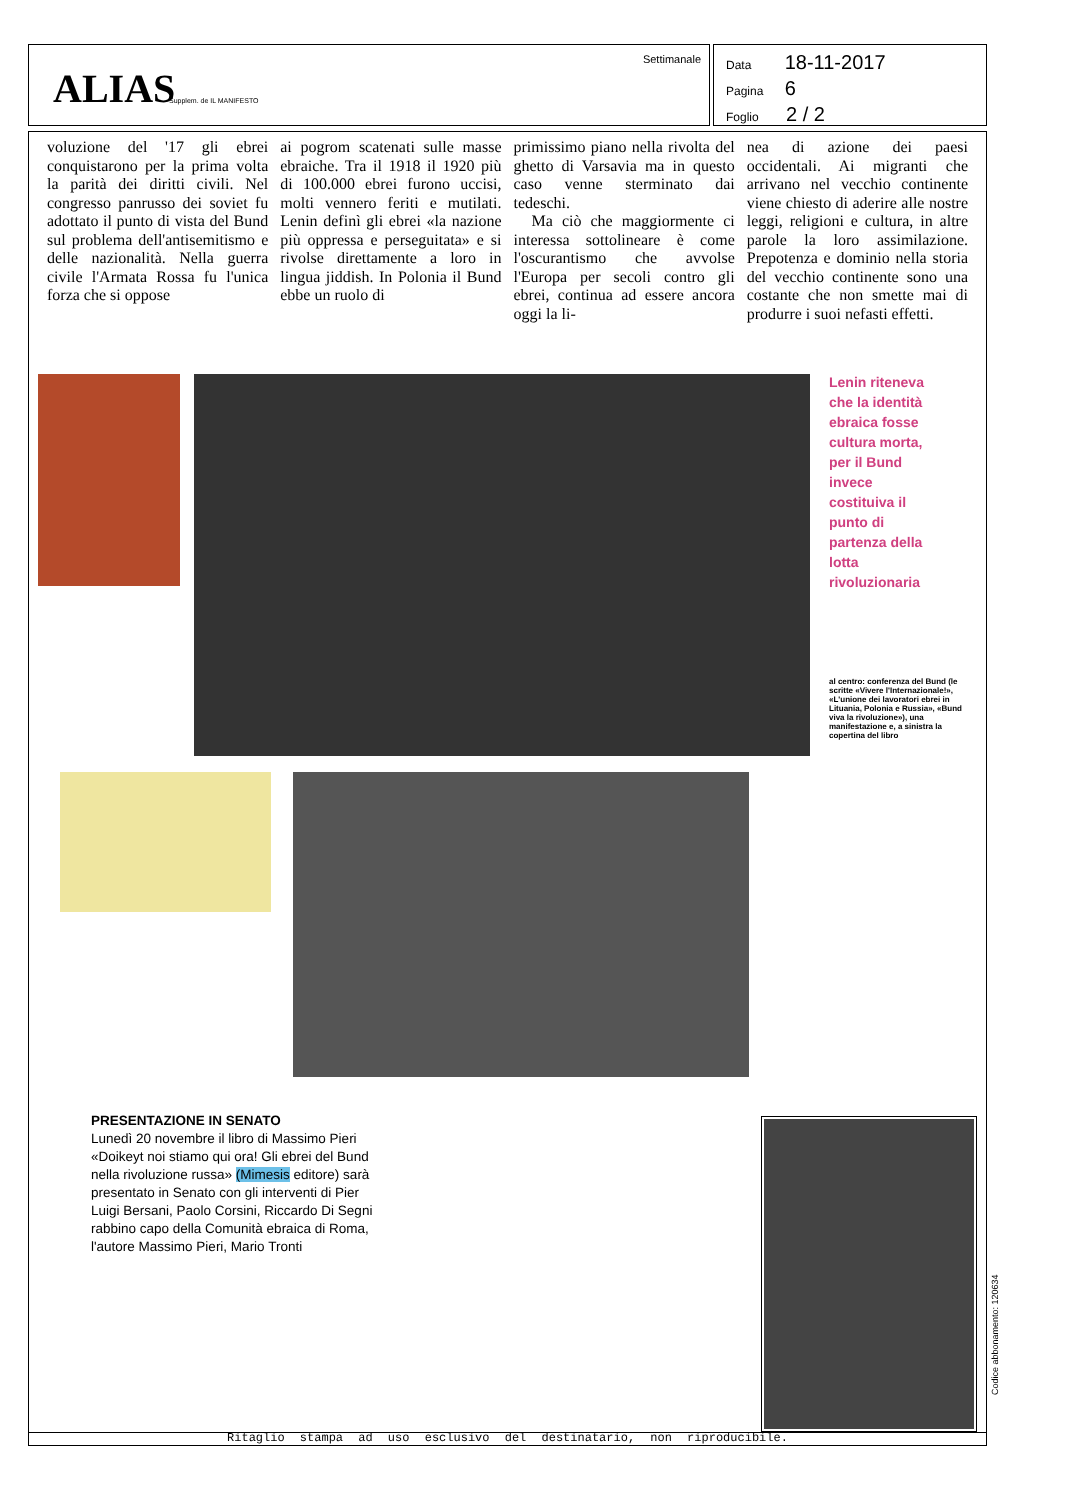ALIAS Supplem. de IL MANIFESTO
Settimanale
Data 18-11-2017
Pagina 6
Foglio 2 / 2
voluzione del '17 gli ebrei conquistarono per la prima volta la parità dei diritti civili. Nel congresso panrusso dei soviet fu adottato il punto di vista del Bund sul problema dell'antisemitismo e delle nazionalità. Nella guerra civile l'Armata Rossa fu l'unica forza che si oppose
ai pogrom scatenati sulle masse ebraiche. Tra il 1918 il 1920 più di 100.000 ebrei furono uccisi, molti vennero feriti e mutilati. Lenin definì gli ebrei «la nazione più oppressa e perseguitata» e si rivolse direttamente a loro in lingua jiddish. In Polonia il Bund ebbe un ruolo di
primissimo piano nella rivolta del ghetto di Varsavia ma in questo caso venne sterminato dai tedeschi.
Ma ciò che maggiormente ci interessa sottolineare è come l'oscurantismo che avvolse l'Europa per secoli contro gli ebrei, continua ad essere ancora oggi la li-
nea di azione dei paesi occidentali. Ai migranti che arrivano nel vecchio continente viene chiesto di aderire alle nostre leggi, religioni e cultura, in altre parole la loro assimilazione. Prepotenza e dominio nella storia del vecchio continente sono una costante che non smette mai di produrre i suoi nefasti effetti.
Lenin riteneva che la identità ebraica fosse cultura morta, per il Bund invece costituiva il punto di partenza della lotta rivoluzionaria
al centro: conferenza del Bund (le scritte «Vivere l'Internazionale!», «L'unione dei lavoratori ebrei in Lituania, Polonia e Russia», «Bund viva la rivoluzione»), una manifestazione e, a sinistra la copertina del libro
PRESENTAZIONE IN SENATO
Lunedì 20 novembre il libro di Massimo Pieri «Doikeyt noi stiamo qui ora! Gli ebrei del Bund nella rivoluzione russa» (Mimesis editore) sarà presentato in Senato con gli interventi di Pier Luigi Bersani, Paolo Corsini, Riccardo Di Segni rabbino capo della Comunità ebraica di Roma, l'autore Massimo Pieri, Mario Tronti
Ritaglio stampa ad uso esclusivo del destinatario, non riproducibile.
Codice abbonamento: 120634